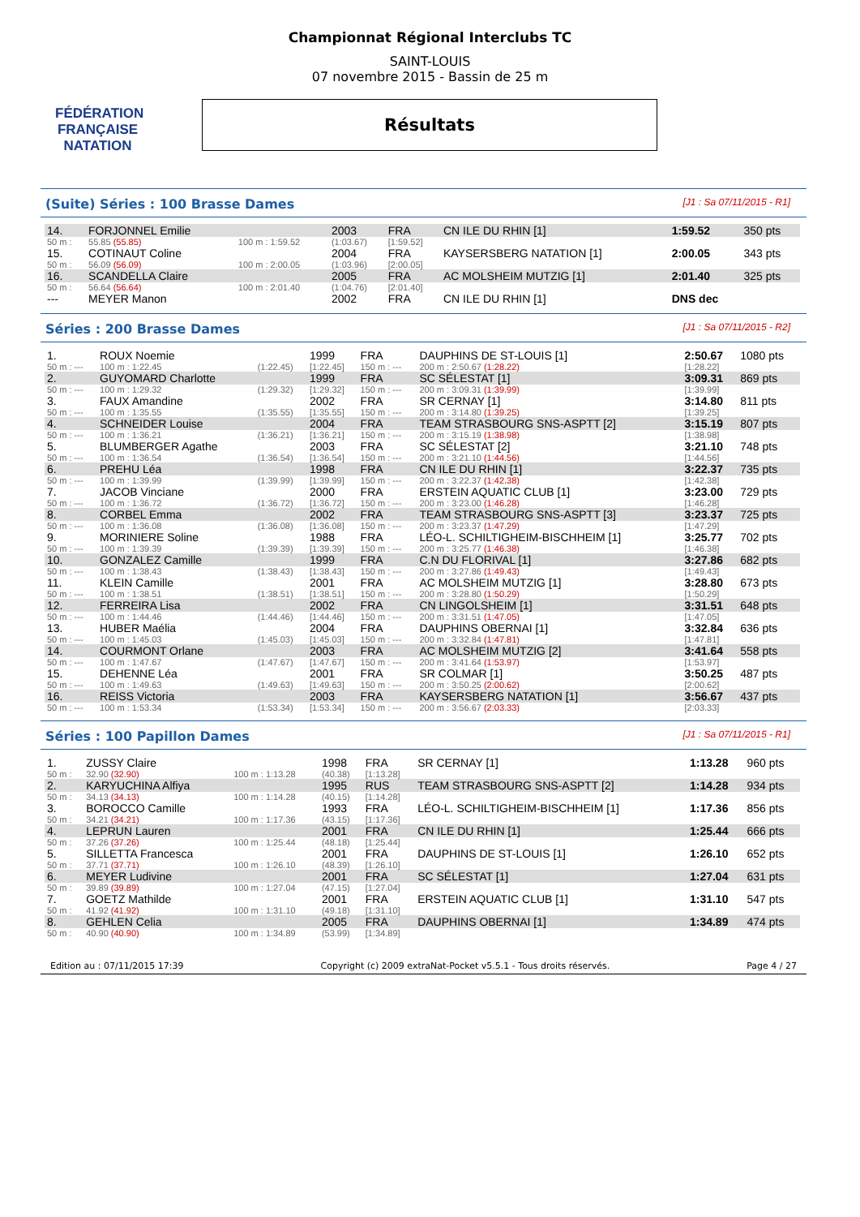FÉDÉRATION FRANÇAISE
NATATION
Championnat Régional Interclubs TC
SAINT-LOUIS
07 novembre 2015 - Bassin de 25 m
Résultats
(Suite) Séries : 100 Brasse Dames [J1 : Sa 07/11/2015 - R1]
| 14. | FORJONNEL Emilie | | 2003 | FRA | CN ILE DU RHIN [1] | 1:59.52 | 350 pts |
| 50 m : | 55.85 (55.85) | 100 m : 1:59.52 | (1:03.67) | [1:59.52] | | | |
| 15. | COTINAUT Coline | | 2004 | FRA | KAYSERSBERG NATATION [1] | 2:00.05 | 343 pts |
| 50 m : | 56.09 (56.09) | 100 m : 2:00.05 | (1:03.96) | [2:00.05] | | | |
| 16. | SCANDELLA Claire | | 2005 | FRA | AC MOLSHEIM MUTZIG [1] | 2:01.40 | 325 pts |
| 50 m : | 56.64 (56.64) | 100 m : 2:01.40 | (1:04.76) | [2:01.40] | | | |
| --- | MEYER Manon | | 2002 | FRA | CN ILE DU RHIN [1] | DNS dec | |
Séries : 200 Brasse Dames [J1 : Sa 07/11/2015 - R2]
| 1. | ROUX Noemie | | 1999 | FRA | DAUPHINS DE ST-LOUIS [1] | 2:50.67 | 1080 pts |
| 50 m : --- | 100 m : 1:22.45 | (1:22.45) | [1:22.45] | 150 m : --- | 200 m : 2:50.67 (1:28.22) | [1:28.22] | |
| 2. | GUYOMARD Charlotte | | 1999 | FRA | SC SÉLESTAT [1] | 3:09.31 | 869 pts |
| 50 m : --- | 100 m : 1:29.32 | (1:29.32) | [1:29.32] | 150 m : --- | 200 m : 3:09.31 (1:39.99) | [1:39.99] | |
| 3. | FAUX Amandine | | 2002 | FRA | SR CERNAY [1] | 3:14.80 | 811 pts |
| 50 m : --- | 100 m : 1:35.55 | (1:35.55) | [1:35.55] | 150 m : --- | 200 m : 3:14.80 (1:39.25) | [1:39.25] | |
| 4. | SCHNEIDER Louise | | 2004 | FRA | TEAM STRASBOURG SNS-ASPTT [2] | 3:15.19 | 807 pts |
| 50 m : --- | 100 m : 1:36.21 | (1:36.21) | [1:36.21] | 150 m : --- | 200 m : 3:15.19 (1:38.98) | [1:38.98] | |
| 5. | BLUMBERGER Agathe | | 2003 | FRA | SC SÉLESTAT [2] | 3:21.10 | 748 pts |
| 50 m : --- | 100 m : 1:36.54 | (1:36.54) | [1:36.54] | 150 m : --- | 200 m : 3:21.10 (1:44.56) | [1:44.56] | |
| 6. | PREHU Léa | | 1998 | FRA | CN ILE DU RHIN [1] | 3:22.37 | 735 pts |
| 50 m : --- | 100 m : 1:39.99 | (1:39.99) | [1:39.99] | 150 m : --- | 200 m : 3:22.37 (1:42.38) | [1:42.38] | |
| 7. | JACOB Vinciane | | 2000 | FRA | ERSTEIN AQUATIC CLUB [1] | 3:23.00 | 729 pts |
| 50 m : --- | 100 m : 1:36.72 | (1:36.72) | [1:36.72] | 150 m : --- | 200 m : 3:23.00 (1:46.28) | [1:46.28] | |
| 8. | CORBEL Emma | | 2002 | FRA | TEAM STRASBOURG SNS-ASPTT [3] | 3:23.37 | 725 pts |
| 50 m : --- | 100 m : 1:36.08 | (1:36.08) | [1:36.08] | 150 m : --- | 200 m : 3:23.37 (1:47.29) | [1:47.29] | |
| 9. | MORINIERE Soline | | 1988 | FRA | LÉO-L. SCHILTIGHEIM-BISCHHEIM [1] | 3:25.77 | 702 pts |
| 50 m : --- | 100 m : 1:39.39 | (1:39.39) | [1:39.39] | 150 m : --- | 200 m : 3:25.77 (1:46.38) | [1:46.38] | |
| 10. | GONZALEZ Camille | | 1999 | FRA | C.N DU FLORIVAL [1] | 3:27.86 | 682 pts |
| 50 m : --- | 100 m : 1:38.43 | (1:38.43) | [1:38.43] | 150 m : --- | 200 m : 3:27.86 (1:49.43) | [1:49.43] | |
| 11. | KLEIN Camille | | 2001 | FRA | AC MOLSHEIM MUTZIG [1] | 3:28.80 | 673 pts |
| 50 m : --- | 100 m : 1:38.51 | (1:38.51) | [1:38.51] | 150 m : --- | 200 m : 3:28.80 (1:50.29) | [1:50.29] | |
| 12. | FERREIRA Lisa | | 2002 | FRA | CN LINGOLSHEIM [1] | 3:31.51 | 648 pts |
| 50 m : --- | 100 m : 1:44.46 | (1:44.46) | [1:44.46] | 150 m : --- | 200 m : 3:31.51 (1:47.05) | [1:47.05] | |
| 13. | HUBER Maélia | | 2004 | FRA | DAUPHINS OBERNAI [1] | 3:32.84 | 636 pts |
| 50 m : --- | 100 m : 1:45.03 | (1:45.03) | [1:45.03] | 150 m : --- | 200 m : 3:32.84 (1:47.81) | [1:47.81] | |
| 14. | COURMONT Orlane | | 2003 | FRA | AC MOLSHEIM MUTZIG [2] | 3:41.64 | 558 pts |
| 50 m : --- | 100 m : 1:47.67 | (1:47.67) | [1:47.67] | 150 m : --- | 200 m : 3:41.64 (1:53.97) | [1:53.97] | |
| 15. | DEHENNE Léa | | 2001 | FRA | SR COLMAR [1] | 3:50.25 | 487 pts |
| 50 m : --- | 100 m : 1:49.63 | (1:49.63) | [1:49.63] | 150 m : --- | 200 m : 3:50.25 (2:00.62) | [2:00.62] | |
| 16. | REISS Victoria | | 2003 | FRA | KAYSERSBERG NATATION [1] | 3:56.67 | 437 pts |
| 50 m : --- | 100 m : 1:53.34 | (1:53.34) | [1:53.34] | 150 m : --- | 200 m : 3:56.67 (2:03.33) | [2:03.33] | |
Séries : 100 Papillon Dames [J1 : Sa 07/11/2015 - R1]
| 1. | ZUSSY Claire | | 1998 | FRA | SR CERNAY [1] | 1:13.28 | 960 pts |
| 50 m : | 32.90 (32.90) | 100 m : 1:13.28 | (40.38) | [1:13.28] | | | |
| 2. | KARYUCHINA Alfiya | | 1995 | RUS | TEAM STRASBOURG SNS-ASPTT [2] | 1:14.28 | 934 pts |
| 50 m : | 34.13 (34.13) | 100 m : 1:14.28 | (40.15) | [1:14.28] | | | |
| 3. | BOROCCO Camille | | 1993 | FRA | LÉO-L. SCHILTIGHEIM-BISCHHEIM [1] | 1:17.36 | 856 pts |
| 50 m : | 34.21 (34.21) | 100 m : 1:17.36 | (43.15) | [1:17.36] | | | |
| 4. | LEPRUN Lauren | | 2001 | FRA | CN ILE DU RHIN [1] | 1:25.44 | 666 pts |
| 50 m : | 37.26 (37.26) | 100 m : 1:25.44 | (48.18) | [1:25.44] | | | |
| 5. | SILLETTA Francesca | | 2001 | FRA | DAUPHINS DE ST-LOUIS [1] | 1:26.10 | 652 pts |
| 50 m : | 37.71 (37.71) | 100 m : 1:26.10 | (48.39) | [1:26.10] | | | |
| 6. | MEYER Ludivine | | 2001 | FRA | SC SÉLESTAT [1] | 1:27.04 | 631 pts |
| 50 m : | 39.89 (39.89) | 100 m : 1:27.04 | (47.15) | [1:27.04] | | | |
| 7. | GOETZ Mathilde | | 2001 | FRA | ERSTEIN AQUATIC CLUB [1] | 1:31.10 | 547 pts |
| 50 m : | 41.92 (41.92) | 100 m : 1:31.10 | (49.18) | [1:31.10] | | | |
| 8. | GEHLEN Celia | | 2005 | FRA | DAUPHINS OBERNAI [1] | 1:34.89 | 474 pts |
| 50 m : | 40.90 (40.90) | 100 m : 1:34.89 | (53.99) | [1:34.89] | | | |
Edition au : 07/11/2015 17:39 Copyright (c) 2009 extraNat-Pocket v5.5.1 - Tous droits réservés. Page 4 / 27